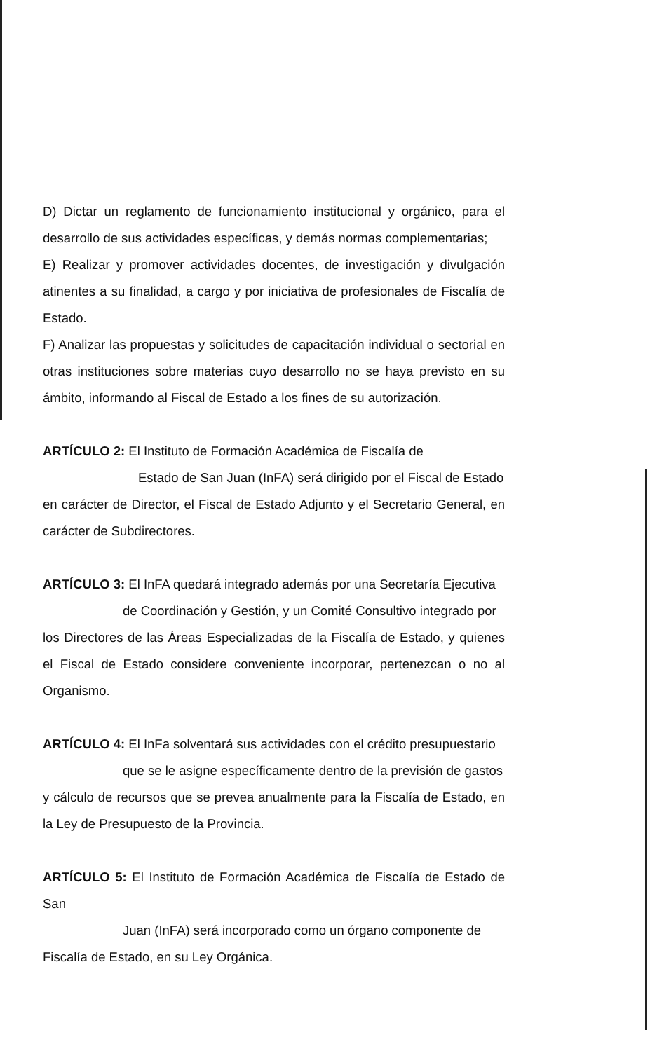D) Dictar un reglamento de funcionamiento institucional y orgánico, para el desarrollo de sus actividades específicas, y demás normas complementarias;
E) Realizar y promover actividades docentes, de investigación y divulgación atinentes a su finalidad, a cargo y por iniciativa de profesionales de Fiscalía de Estado.
F) Analizar las propuestas y solicitudes de capacitación individual o sectorial en otras instituciones sobre materias cuyo desarrollo no se haya previsto en su ámbito, informando al Fiscal de Estado a los fines de su autorización.
ARTÍCULO 2: El Instituto de Formación Académica de Fiscalía de
Estado de San Juan (InFA) será dirigido por el Fiscal de Estado
en carácter de Director, el Fiscal de Estado Adjunto y el Secretario General, en carácter de Subdirectores.
ARTÍCULO 3: El InFA quedará integrado además por una Secretaría Ejecutiva
de Coordinación y Gestión, y un Comité Consultivo integrado por
los Directores de las Áreas Especializadas de la Fiscalía de Estado, y quienes el Fiscal de Estado considere conveniente incorporar, pertenezcan o no al Organismo.
ARTÍCULO 4: El InFa solventará sus actividades con el crédito presupuestario
que se le asigne específicamente dentro de la previsión de gastos
y cálculo de recursos que se prevea anualmente para la Fiscalía de Estado, en la Ley de Presupuesto de la Provincia.
ARTÍCULO 5: El Instituto de Formación Académica de Fiscalía de Estado de San
Juan (InFA) será incorporado como un órgano componente de
Fiscalía de Estado, en su Ley Orgánica.